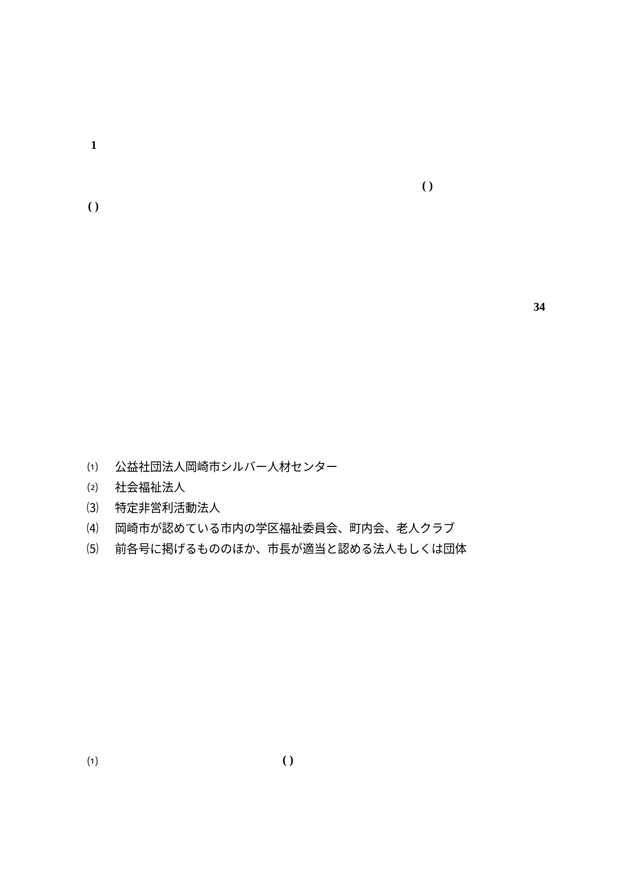1
( )
( )
34
⑴ 公益社団法人岡崎市シルバー人材センター
⑵ 社会福祉法人
⑶ 特定非営利活動法人
⑷ 岡崎市が認めている市内の学区福祉委員会、町内会、老人クラブ
⑸ 前各号に掲げるもののほか、市長が適当と認める法人もしくは団体
⑴ ( )